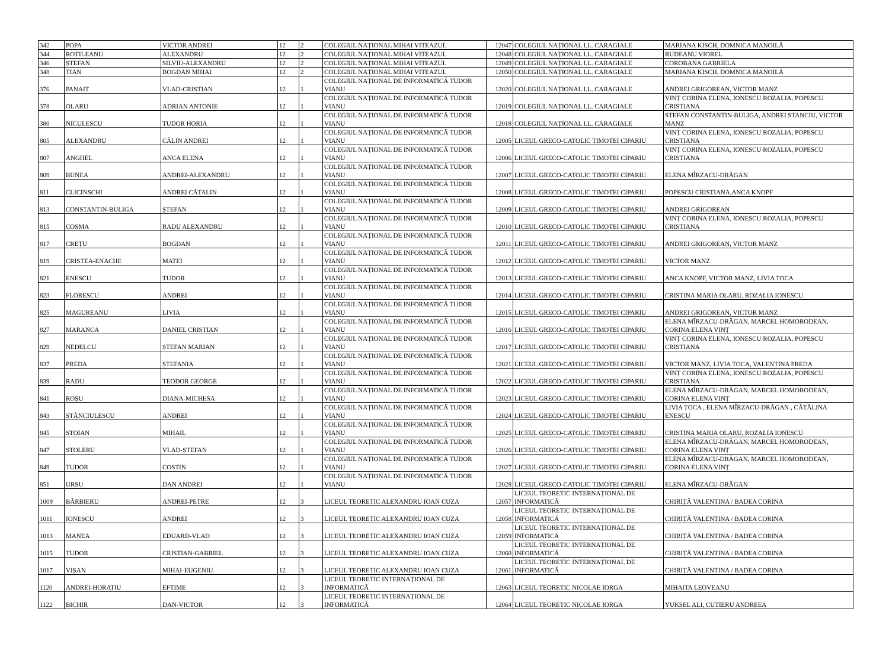| 342 | POPA | VICTOR ANDREI | 12 | 2 | COLEGIUL NAȚIONAL MIHAI VITEAZUL | 12047 | COLEGIUL NAȚIONAL I.L. CARAGIALE | MARIANA KISCH, DOMNICA MANOILĂ |
| 344 | ROTILEANU | ALEXANDRU | 12 | 2 | COLEGIUL NAȚIONAL MIHAI VITEAZUL | 12048 | COLEGIUL NAȚIONAL I.L. CARAGIALE | RUDEANU VIOREL |
| 346 | ȘTEFAN | SILVIU-ALEXANDRU | 12 | 2 | COLEGIUL NAȚIONAL MIHAI VITEAZUL | 12049 | COLEGIUL NAȚIONAL I.L. CARAGIALE | COROBANA GABRIELA |
| 348 | TIAN | BOGDAN MIHAI | 12 | 2 | COLEGIUL NAȚIONAL MIHAI VITEAZUL | 12050 | COLEGIUL NAȚIONAL I.L. CARAGIALE | MARIANA KISCH, DOMNICA MANOILĂ |
| 376 | PANAIT | VLAD-CRISTIAN | 12 | 1 | COLEGIUL NAȚIONAL DE INFORMATICĂ TUDOR VIANU | 12020 | COLEGIUL NAȚIONAL I.L. CARAGIALE | ANDREI GRIGOREAN, VICTOR MANZ |
| 378 | OLARU | ADRIAN ANTONIE | 12 | 1 | COLEGIUL NAȚIONAL DE INFORMATICĂ TUDOR VIANU | 12019 | COLEGIUL NAȚIONAL I.L. CARAGIALE | VINȚ CORINA ELENA, IONESCU ROZALIA, POPESCU CRISTIANA |
| 380 | NICULESCU | TUDOR HORIA | 12 | 1 | COLEGIUL NAȚIONAL DE INFORMATICĂ TUDOR VIANU | 12018 | COLEGIUL NAȚIONAL I.L. CARAGIALE | STEFAN CONSTANTIN-BULIGA, ANDREI STANCIU, VICTOR MANZ |
| 805 | ALEXANDRU | CĂLIN ANDREI | 12 | 1 | COLEGIUL NAȚIONAL DE INFORMATICĂ TUDOR VIANU | 12005 | LICEUL GRECO-CATOLIC TIMOTEI CIPARIU | VINȚ CORINA ELENA, IONESCU ROZALIA, POPESCU CRISTIANA |
| 807 | ANGHEL | ANCA ELENA | 12 | 1 | COLEGIUL NAȚIONAL DE INFORMATICĂ TUDOR VIANU | 12006 | LICEUL GRECO-CATOLIC TIMOTEI CIPARIU | VINȚ CORINA ELENA, IONESCU ROZALIA, POPESCU CRISTIANA |
| 809 | BUNEA | ANDREI-ALEXANDRU | 12 | 1 | COLEGIUL NAȚIONAL DE INFORMATICĂ TUDOR VIANU | 12007 | LICEUL GRECO-CATOLIC TIMOTEI CIPARIU | ELENA MÎRZACU-DRĂGAN |
| 811 | CLICINSCHI | ANDREI CĂTALIN | 12 | 1 | COLEGIUL NAȚIONAL DE INFORMATICĂ TUDOR VIANU | 12008 | LICEUL GRECO-CATOLIC TIMOTEI CIPARIU | POPESCU CRISTIANA,ANCA KNOPF |
| 813 | CONSTANTIN-BULIGA | ȘTEFAN | 12 | 1 | COLEGIUL NAȚIONAL DE INFORMATICĂ TUDOR VIANU | 12009 | LICEUL GRECO-CATOLIC TIMOTEI CIPARIU | ANDREI GRIGOREAN |
| 815 | COSMA | RADU ALEXANDRU | 12 | 1 | COLEGIUL NAȚIONAL DE INFORMATICĂ TUDOR VIANU | 12010 | LICEUL GRECO-CATOLIC TIMOTEI CIPARIU | VINȚ CORINA ELENA, IONESCU ROZALIA, POPESCU CRISTIANA |
| 817 | CREȚU | BOGDAN | 12 | 1 | COLEGIUL NAȚIONAL DE INFORMATICĂ TUDOR VIANU | 12011 | LICEUL GRECO-CATOLIC TIMOTEI CIPARIU | ANDREI GRIGOREAN, VICTOR MANZ |
| 819 | CRISTEA-ENACHE | MATEI | 12 | 1 | COLEGIUL NAȚIONAL DE INFORMATICĂ TUDOR VIANU | 12012 | LICEUL GRECO-CATOLIC TIMOTEI CIPARIU | VICTOR MANZ |
| 821 | ENESCU | TUDOR | 12 | 1 | COLEGIUL NAȚIONAL DE INFORMATICĂ TUDOR VIANU | 12013 | LICEUL GRECO-CATOLIC TIMOTEI CIPARIU | ANCA KNOPF, VICTOR MANZ, LIVIA TOCA |
| 823 | FLORESCU | ANDREI | 12 | 1 | COLEGIUL NAȚIONAL DE INFORMATICĂ TUDOR VIANU | 12014 | LICEUL GRECO-CATOLIC TIMOTEI CIPARIU | CRISTINA MARIA OLARU, ROZALIA IONESCU |
| 825 | MAGUREANU | LIVIA | 12 | 1 | COLEGIUL NAȚIONAL DE INFORMATICĂ TUDOR VIANU | 12015 | LICEUL GRECO-CATOLIC TIMOTEI CIPARIU | ANDREI GRIGOREAN, VICTOR MANZ |
| 827 | MARANCA | DANIEL CRISTIAN | 12 | 1 | COLEGIUL NAȚIONAL DE INFORMATICĂ TUDOR VIANU | 12016 | LICEUL GRECO-CATOLIC TIMOTEI CIPARIU | ELENA MÎRZACU-DRĂGAN, MARCEL HOMORODEAN, CORINA ELENA VINȚ |
| 829 | NEDELCU | ȘTEFAN MARIAN | 12 | 1 | COLEGIUL NAȚIONAL DE INFORMATICĂ TUDOR VIANU | 12017 | LICEUL GRECO-CATOLIC TIMOTEI CIPARIU | VINȚ CORINA ELENA, IONESCU ROZALIA, POPESCU CRISTIANA |
| 837 | PREDA | ȘTEFANIA | 12 | 1 | COLEGIUL NAȚIONAL DE INFORMATICĂ TUDOR VIANU | 12021 | LICEUL GRECO-CATOLIC TIMOTEI CIPARIU | VICTOR MANZ, LIVIA TOCA, VALENTINA PREDA |
| 839 | RADU | TEODOR GEORGE | 12 | 1 | COLEGIUL NAȚIONAL DE INFORMATICĂ TUDOR VIANU | 12022 | LICEUL GRECO-CATOLIC TIMOTEI CIPARIU | VINȚ CORINA ELENA, IONESCU ROZALIA, POPESCU CRISTIANA |
| 841 | ROȘU | DIANA-MICHESA | 12 | 1 | COLEGIUL NAȚIONAL DE INFORMATICĂ TUDOR VIANU | 12023 | LICEUL GRECO-CATOLIC TIMOTEI CIPARIU | ELENA MÎRZACU-DRĂGAN, MARCEL HOMORODEAN, CORINA ELENA VINȚ |
| 843 | STĂNCIULESCU | ANDREI | 12 | 1 | COLEGIUL NAȚIONAL DE INFORMATICĂ TUDOR VIANU | 12024 | LICEUL GRECO-CATOLIC TIMOTEI CIPARIU | LIVIA ȚOCA , ELENA MÎRZACU-DRĂGAN , CĂTĂLINA ENESCU |
| 845 | STOIAN | MIHAIL | 12 | 1 | COLEGIUL NAȚIONAL DE INFORMATICĂ TUDOR VIANU | 12025 | LICEUL GRECO-CATOLIC TIMOTEI CIPARIU | CRISTINA MARIA OLARU, ROZALIA IONESCU |
| 847 | STOLERU | VLAD-ȘTEFAN | 12 | 1 | COLEGIUL NAȚIONAL DE INFORMATICĂ TUDOR VIANU | 12026 | LICEUL GRECO-CATOLIC TIMOTEI CIPARIU | ELENA MÎRZACU-DRĂGAN, MARCEL HOMORODEAN, CORINA ELENA VINȚ |
| 849 | TUDOR | COSTIN | 12 | 1 | COLEGIUL NAȚIONAL DE INFORMATICĂ TUDOR VIANU | 12027 | LICEUL GRECO-CATOLIC TIMOTEI CIPARIU | ELENA MÎRZACU-DRĂGAN, MARCEL HOMORODEAN, CORINA ELENA VINȚ |
| 851 | URSU | DAN ANDREI | 12 | 1 | COLEGIUL NAȚIONAL DE INFORMATICĂ TUDOR VIANU | 12028 | LICEUL GRECO-CATOLIC TIMOTEI CIPARIU | ELENA MÎRZACU-DRĂGAN |
| 1009 | BĂRBIERU | ANDREI-PETRE | 12 | 3 | LICEUL TEORETIC ALEXANDRU IOAN CUZA | 12057 | LICEUL TEORETIC INTERNAȚIONAL DE INFORMATICĂ | CHIRIȚĂ VALENTINA / BADEA CORINA |
| 1011 | IONESCU | ANDREI | 12 | 3 | LICEUL TEORETIC ALEXANDRU IOAN CUZA | 12058 | LICEUL TEORETIC INTERNAȚIONAL DE INFORMATICĂ | CHIRIȚĂ VALENTINA / BADEA CORINA |
| 1013 | MANEA | EDUARD-VLAD | 12 | 3 | LICEUL TEORETIC ALEXANDRU IOAN CUZA | 12059 | LICEUL TEORETIC INTERNAȚIONAL DE INFORMATICĂ | CHIRIȚĂ VALENTINA / BADEA CORINA |
| 1015 | TUDOR | CRISTIAN-GABRIEL | 12 | 3 | LICEUL TEORETIC ALEXANDRU IOAN CUZA | 12060 | LICEUL TEORETIC INTERNAȚIONAL DE INFORMATICĂ | CHIRIȚĂ VALENTINA / BADEA CORINA |
| 1017 | VIȘAN | MIHAI-EUGENIU | 12 | 3 | LICEUL TEORETIC ALEXANDRU IOAN CUZA | 12061 | LICEUL TEORETIC INTERNAȚIONAL DE INFORMATICĂ | CHIRIȚĂ VALENTINA / BADEA CORINA |
| 1120 | ANDREI-HORATIU | EFTIME | 12 | 3 | LICEUL TEORETIC INTERNAȚIONAL DE INFORMATICĂ | 12063 | LICEUL TEORETIC NICOLAE IORGA | MIHAITA LEOVEANU |
| 1122 | BICHIR | DAN-VICTOR | 12 | 3 | LICEUL TEORETIC INTERNAȚIONAL DE INFORMATICĂ | 12064 | LICEUL TEORETIC NICOLAE IORGA | YUKSEL ALI, CUTIERU ANDREEA |